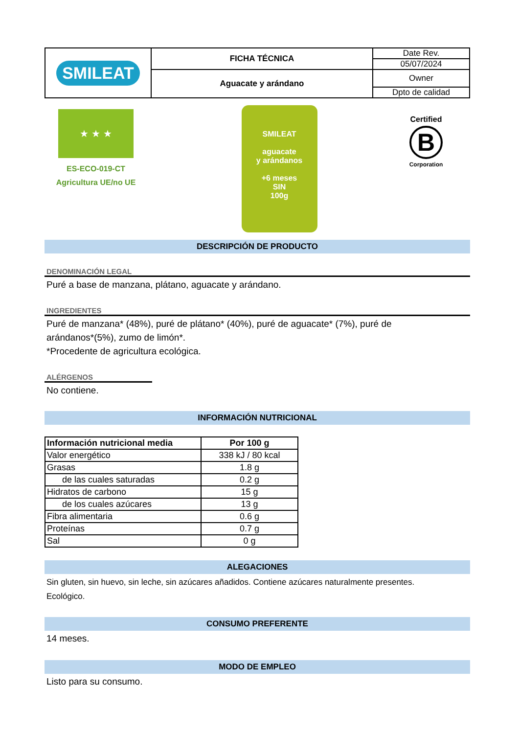| SMILEAT | FICHA TÉCNICA | Date Rev. |
| | | 05/07/2024 |
| | Aguacate y arándano | Owner |
| | | Dpto de calidad |
★ ★ ★
ES-ECO-019-CT
Agricultura UE/no UE
SMILEAT
aguacate
y arándanos
+6 meses
SIN
100g
Certified
B
Corporation
DESCRIPCIÓN DE PRODUCTO
DENOMINACIÓN LEGAL
Puré a base de manzana, plátano, aguacate y arándano.
INGREDIENTES
Puré de manzana* (48%), puré de plátano* (40%), puré de aguacate* (7%), puré de
arándanos*(5%), zumo de limón*.
*Procedente de agricultura ecológica.
ALÉRGENOS
No contiene.
INFORMACIÓN NUTRICIONAL
| Información nutricional media | Por 100 g |
| --- | --- |
| Valor energético | 338 kJ / 80 kcal |
| Grasas | 1.8 g |
| de las cuales saturadas | 0.2 g |
| Hidratos de carbono | 15 g |
| de los cuales azúcares | 13 g |
| Fibra alimentaria | 0.6 g |
| Proteínas | 0.7 g |
| Sal | 0 g |
ALEGACIONES
Sin gluten, sin huevo, sin leche, sin azúcares añadidos. Contiene azúcares naturalmente presentes.
Ecológico.
CONSUMO PREFERENTE
14 meses.
MODO DE EMPLEO
Listo para su consumo.